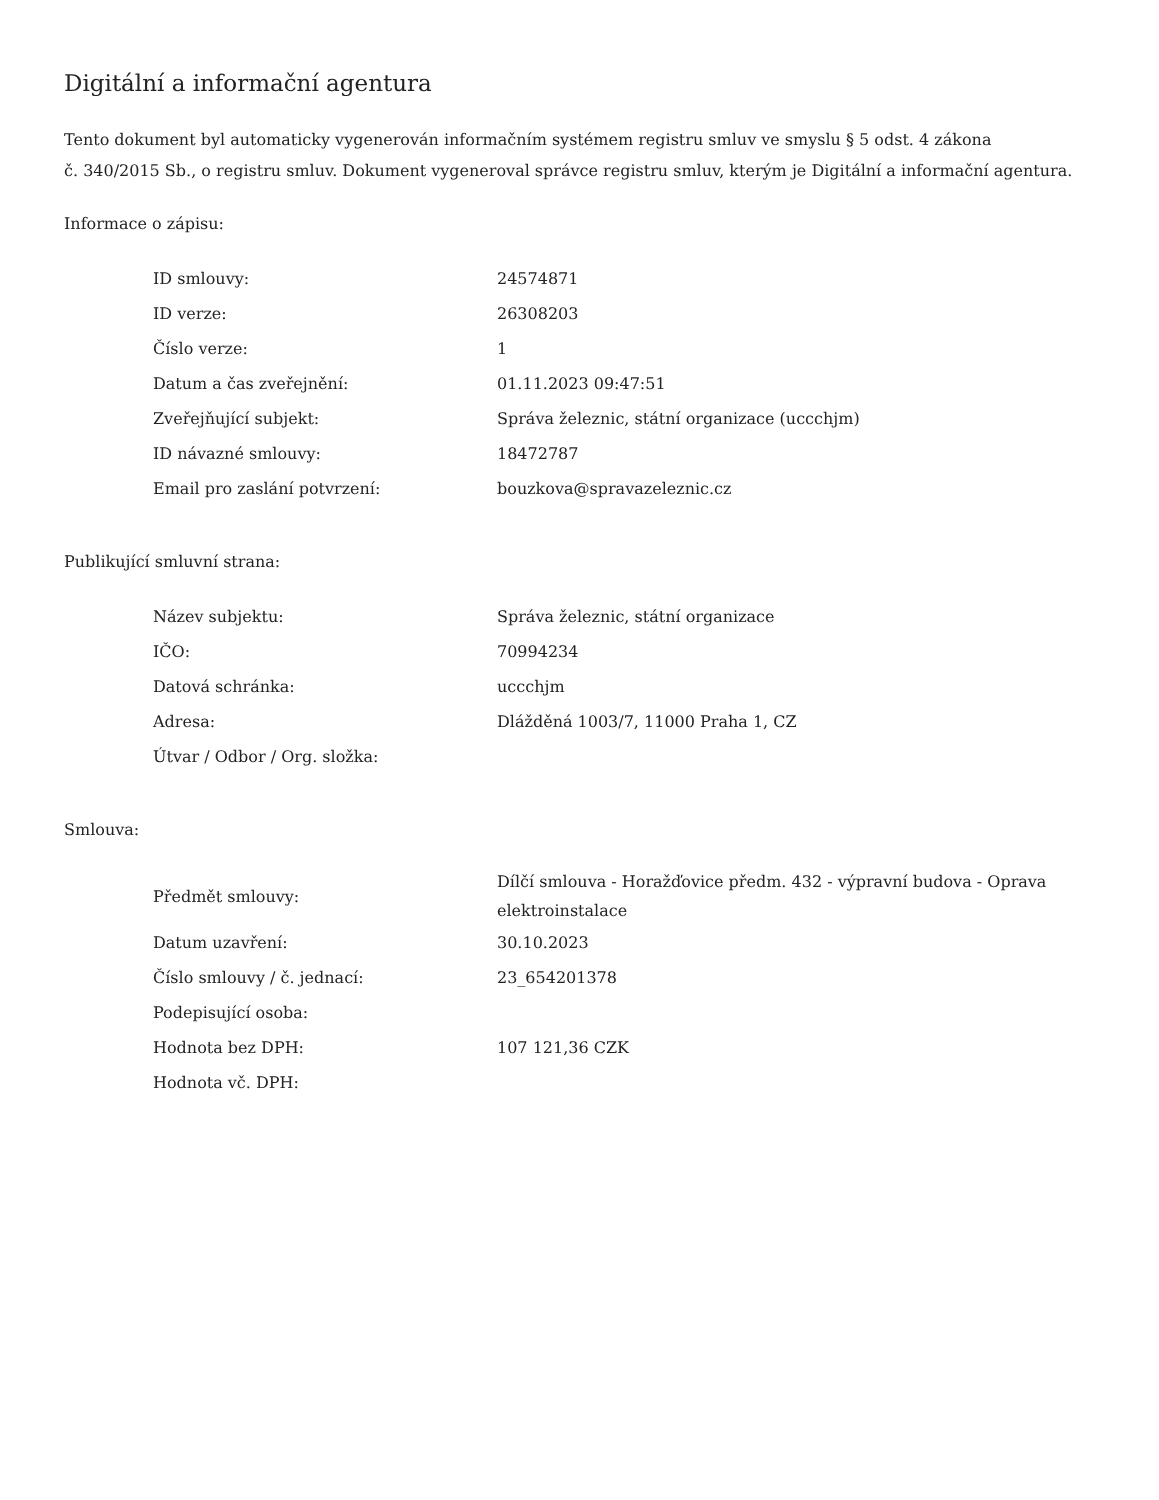Digitální a informační agentura
Tento dokument byl automaticky vygenerován informačním systémem registru smluv ve smyslu § 5 odst. 4 zákona
č. 340/2015 Sb., o registru smluv. Dokument vygeneroval správce registru smluv, kterým je Digitální a informační agentura.
Informace o zápisu:
| ID smlouvy: | 24574871 |
| ID verze: | 26308203 |
| Číslo verze: | 1 |
| Datum a čas zveřejnění: | 01.11.2023 09:47:51 |
| Zveřejňující subjekt: | Správa železnic, státní organizace (uccchjm) |
| ID návazné smlouvy: | 18472787 |
| Email pro zaslání potvrzení: | bouzkova@spravazeleznic.cz |
Publikující smluvní strana:
| Název subjektu: | Správa železnic, státní organizace |
| IČO: | 70994234 |
| Datová schránka: | uccchjm |
| Adresa: | Dlážděná 1003/7, 11000 Praha 1, CZ |
| Útvar / Odbor / Org. složka: | |
Smlouva:
| Předmět smlouvy: | Dílčí smlouva - Horažďovice předm. 432 - výpravní budova - Oprava elektroinstalace |
| Datum uzavření: | 30.10.2023 |
| Číslo smlouvy / č. jednací: | 23_654201378 |
| Podepisující osoba: | |
| Hodnota bez DPH: | 107 121,36 CZK |
| Hodnota vč. DPH: | |